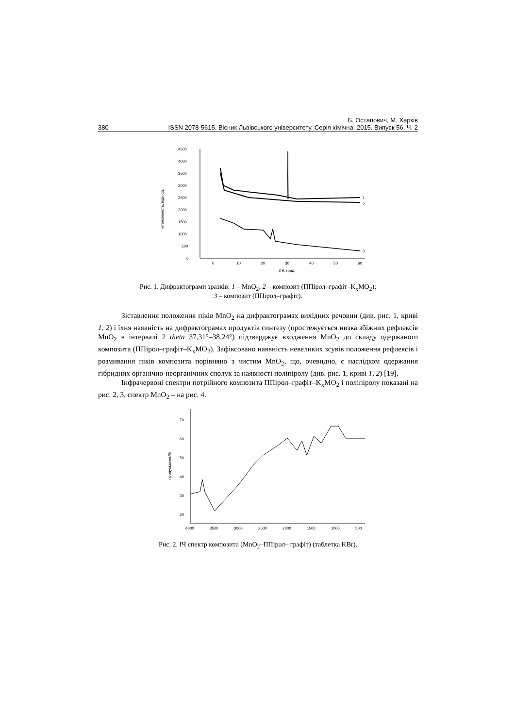Б. Остапович, М. Харків
380 ISSN 2078-5615. Вісник Львівського університету. Серія хімічна. 2015. Випуск 56. Ч. 2
4500
4000
3500
3000
2500
2000
1500
1000
500
0
0
10
20
30
40
50
60
2 θ, град.
інтенсивність, відн.од.
1
2
3
Рис. 1. Дифрактограми зразків: 1 – MnO<sub>2</sub>; 2 – композит (ППірол–графіт–K<sub>x</sub>MO<sub>2</sub>);
3 – композит (ППірол–графіт).
Зіставлення положення піків MnO<sub>2</sub> на дифрактограмах вихідних речовин (див. рис. 1, криві 1, 2) і їхня наявність на дифрактограмах продуктів синтезу (простежується низка збіжних рефлексів MnO<sub>2</sub> в інтервалі 2 theta 37,31°–38,24°) підтверджує входження MnO<sub>2</sub> до складу одержаного композита (ППірол–графіт–K<sub>x</sub>MO<sub>2</sub>). Зафіксовано наявність невеликих зсувів положення рефлексів і розмивання піків композита порівняно з чистим MnO<sub>2</sub>, що, очевидно, є наслідком одержання гібридних органічно-неорганічних сполук за наявності поліпіролу (див. рис. 1, криві 1, 2) [19].
Інфрачервоні спектри потрійного композита ППірол–графіт–K<sub>x</sub>MO<sub>2</sub> і поліпіролу показані на рис. 2, 3, спектр MnO<sub>2</sub> – на рис. 4.
70
60
50
40
30
20
4000
3500
3000
2500
2000
1500
1000
500
пропускання,%
Рис. 2. ІЧ спектр композита (MnO<sub>2</sub>–ППірол– графіт) (таблетка KBr).